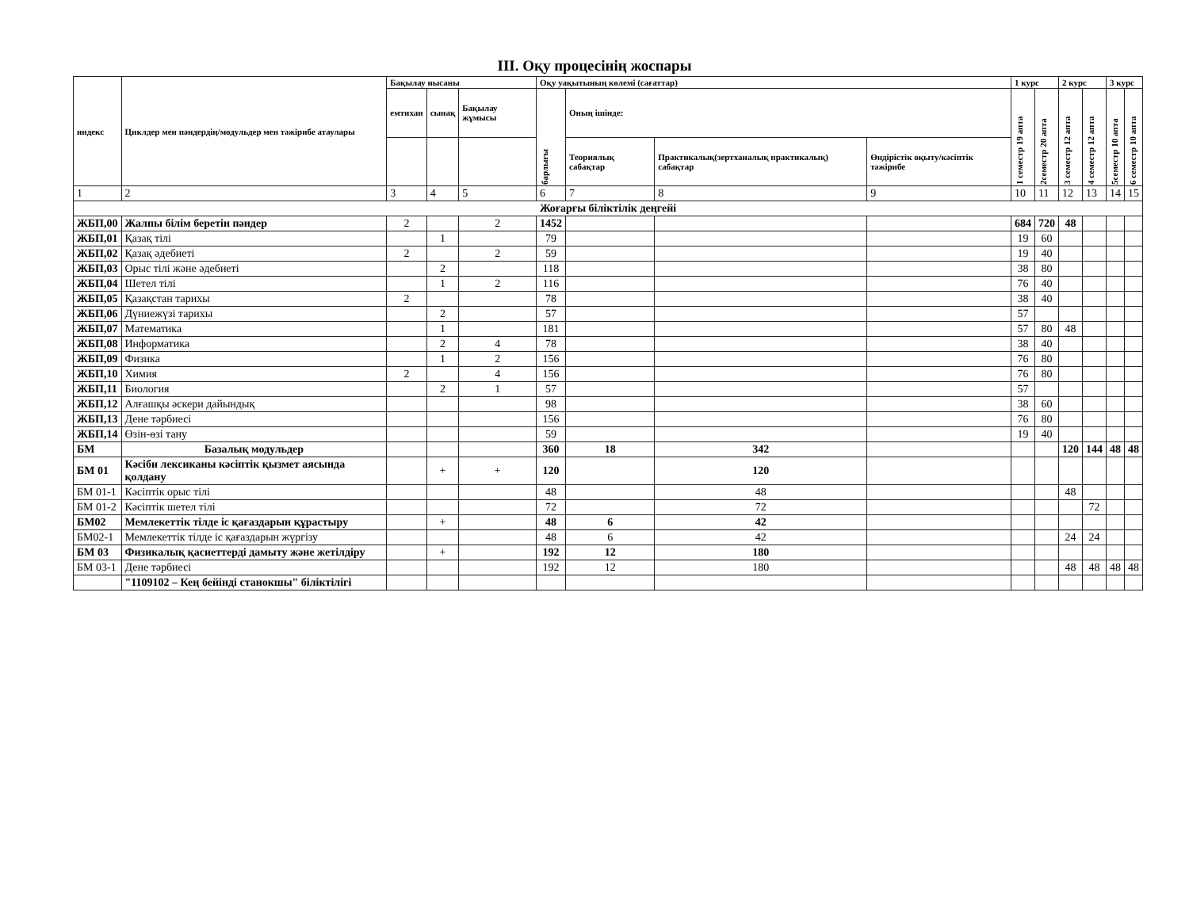III. Оқу процесінің жоспары
| индекс | Циклдер мен пәндердің/модульдер мен тәжірибе атаулары | Бақылау нысаны | | | Оқу уақытының көлемі (сағаттар) | | | | 1 курс | | 2 курс | | 3 курс | |
| --- | --- | --- | --- | --- | --- | --- | --- | --- | --- | --- | --- | --- | --- | --- |
| | | емтихан | сынақ | Бақылау жұмысы | барлығы | Оның ішінде: | | | 1 семестр 19 апта | 2семестр 20 апта | 3 семестр 12 апта | 4 семестр 12 апта | 5семестр 10 апта | 6 семестр 10 апта |
| | | | | | | Теориялық сабақтар | Практикалық(зертханалық практикалық) сабақтар | Өндірістік оқыту/кәсіптік тәжірибе | | | | | | |
| 1 | 2 | 3 | 4 | 5 | 6 | 7 | 8 | 9 | 10 | 11 | 12 | 13 | 14 | 15 |
| Жоғарғы біліктілік деңгейі | | | | | | | | | | | | | | |
| ЖБП,00 | Жалпы білім беретін пәндер | 2 | | 2 | 1452 | | | | 684 | 720 | 48 | | | |
| ЖБП,01 | Қазақ тілі | | 1 | | 79 | | | | 19 | 60 | | | | |
| ЖБП,02 | Қазақ әдебиеті | 2 | | 2 | 59 | | | | 19 | 40 | | | | |
| ЖБП,03 | Орыс тілі және әдебиеті | | 2 | | 118 | | | | 38 | 80 | | | | |
| ЖБП,04 | Шетел тілі | | 1 | 2 | 116 | | | | 76 | 40 | | | | |
| ЖБП,05 | Қазақстан тарихы | 2 | | | 78 | | | | 38 | 40 | | | | |
| ЖБП,06 | Дүниежүзі тарихы | | 2 | | 57 | | | | 57 | | | | | |
| ЖБП,07 | Математика | | 1 | | 181 | | | | 57 | 80 | 48 | | | |
| ЖБП,08 | Информатика | | 2 | 4 | 78 | | | | 38 | 40 | | | | |
| ЖБП,09 | Физика | | 1 | 2 | 156 | | | | 76 | 80 | | | | |
| ЖБП,10 | Химия | 2 | | 4 | 156 | | | | 76 | 80 | | | | |
| ЖБП,11 | Биология | | 2 | 1 | 57 | | | | 57 | | | | | |
| ЖБП,12 | Алғашқы әскери дайындық | | | | 98 | | | | 38 | 60 | | | | |
| ЖБП,13 | Дене тәрбиесі | | | | 156 | | | | 76 | 80 | | | | |
| ЖБП,14 | Өзін-өзі тану | | | | 59 | | | | 19 | 40 | | | | |
| БМ | Базалық модульдер | | | | 360 | 18 | 342 | | | | 120 | 144 | 48 | 48 |
| БМ 01 | Кәсіби лексиканы кәсіптік қызмет аясында қолдану | | + | + | 120 | | 120 | | | | | | | |
| БМ 01-1 | Кәсіптік орыс тілі | | | | 48 | | 48 | | | | 48 | | | |
| БМ 01-2 | Кәсіптік шетел тілі | | | | 72 | | 72 | | | | | 72 | | |
| БМ02 | Мемлекеттік тілде іс қағаздарын құрастыру | | + | | 48 | 6 | 42 | | | | | | | |
| БМ02-1 | Мемлекеттік тілде іс қағаздарын жүргізу | | | | 48 | 6 | 42 | | | | 24 | 24 | | |
| БМ 03 | Физикалық қасиеттерді дамыту және жетілдіру | | + | | 192 | 12 | 180 | | | | | | | |
| БМ 03-1 | Дене тәрбиесі | | | | 192 | 12 | 180 | | | | 48 | 48 | 48 | 48 |
| | "1109102 – Кең бейінді станокшы" біліктілігі | | | | | | | | | | | | | |